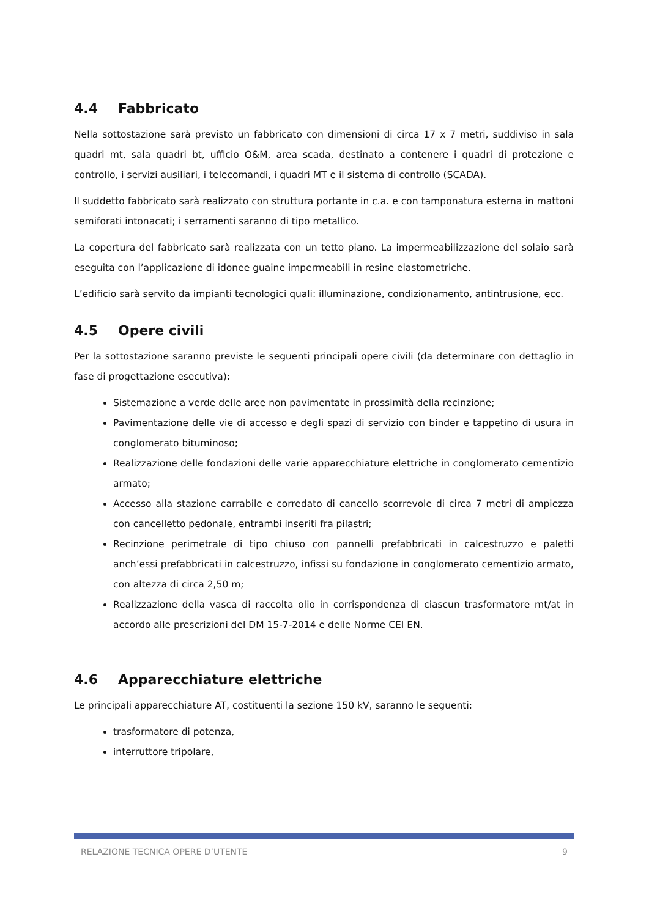4.4 Fabbricato
Nella sottostazione sarà previsto un fabbricato con dimensioni di circa 17 x 7 metri, suddiviso in sala quadri mt, sala quadri bt, ufficio O&M, area scada, destinato a contenere i quadri di protezione e controllo, i servizi ausiliari, i telecomandi, i quadri MT e il sistema di controllo (SCADA).
Il suddetto fabbricato sarà realizzato con struttura portante in c.a. e con tamponatura esterna in mattoni semiforati intonacati; i serramenti saranno di tipo metallico.
La copertura del fabbricato sarà realizzata con un tetto piano. La impermeabilizzazione del solaio sarà eseguita con l’applicazione di idonee guaine impermeabili in resine elastometriche.
L’edificio sarà servito da impianti tecnologici quali: illuminazione, condizionamento, antintrusione, ecc.
4.5 Opere civili
Per la sottostazione saranno previste le seguenti principali opere civili (da determinare con dettaglio in fase di progettazione esecutiva):
Sistemazione a verde delle aree non pavimentate in prossimità della recinzione;
Pavimentazione delle vie di accesso e degli spazi di servizio con binder e tappetino di usura in conglomerato bituminoso;
Realizzazione delle fondazioni delle varie apparecchiature elettriche in conglomerato cementizio armato;
Accesso alla stazione carrabile e corredato di cancello scorrevole di circa 7 metri di ampiezza con cancelletto pedonale, entrambi inseriti fra pilastri;
Recinzione perimetrale di tipo chiuso con pannelli prefabbricati in calcestruzzo e paletti anch’essi prefabbricati in calcestruzzo, infissi su fondazione in conglomerato cementizio armato, con altezza di circa 2,50 m;
Realizzazione della vasca di raccolta olio in corrispondenza di ciascun trasformatore mt/at in accordo alle prescrizioni del DM 15-7-2014 e delle Norme CEI EN.
4.6 Apparecchiature elettriche
Le principali apparecchiature AT, costituenti la sezione 150 kV, saranno le seguenti:
trasformatore di potenza,
interruttore tripolare,
RELAZIONE TECNICA OPERE D’UTENTE 9